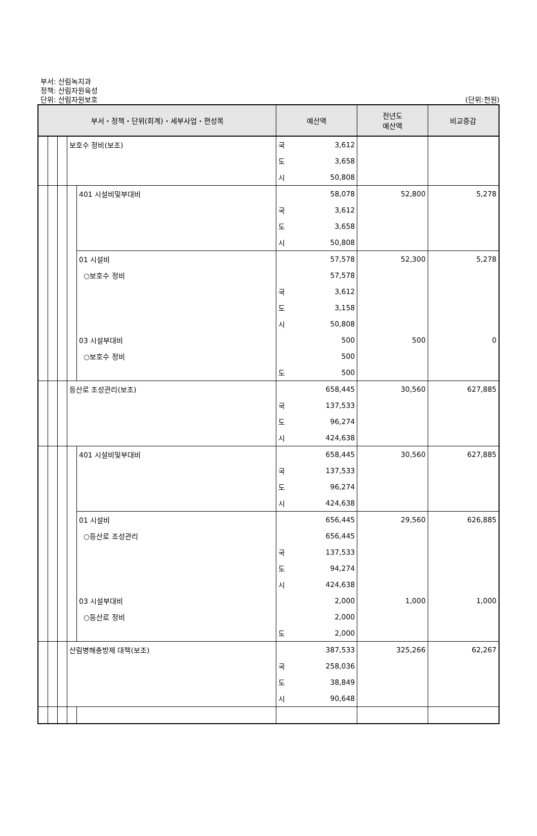부서: 산림녹지과
정책: 산림자원육성
단위: 산림자원보호
(단위:천원)
| 부서・정책・단위(회계)・세부사업・편성목 | | | | | 예산액 | | 전년도 예산액 | 비교증감 |
| --- | --- | --- | --- | --- | --- | --- | --- | --- |
| | | | 보호수 정비(보조) | | 국 | 3,612 | | |
| | | | | | 도 | 3,658 | | |
| | | | | | 시 | 50,808 | | |
| | | | | 401 시설비및부대비 | | 58,078 | 52,800 | 5,278 |
| | | | | | 국 | 3,612 | | |
| | | | | | 도 | 3,658 | | |
| | | | | | 시 | 50,808 | | |
| | | | | 01 시설비 | | 57,578 | 52,300 | 5,278 |
| | | | | ○보호수 정비 | | 57,578 | | |
| | | | | | 국 | 3,612 | | |
| | | | | | 도 | 3,158 | | |
| | | | | | 시 | 50,808 | | |
| | | | | 03 시설부대비 | | 500 | 500 | 0 |
| | | | | ○보호수 정비 | | 500 | | |
| | | | | | 도 | 500 | | |
| | | | 등산로 조성관리(보조) | | | 658,445 | 30,560 | 627,885 |
| | | | | | 국 | 137,533 | | |
| | | | | | 도 | 96,274 | | |
| | | | | | 시 | 424,638 | | |
| | | | | 401 시설비및부대비 | | 658,445 | 30,560 | 627,885 |
| | | | | | 국 | 137,533 | | |
| | | | | | 도 | 96,274 | | |
| | | | | | 시 | 424,638 | | |
| | | | | 01 시설비 | | 656,445 | 29,560 | 626,885 |
| | | | | ○등산로 조성관리 | | 656,445 | | |
| | | | | | 국 | 137,533 | | |
| | | | | | 도 | 94,274 | | |
| | | | | | 시 | 424,638 | | |
| | | | | 03 시설부대비 | | 2,000 | 1,000 | 1,000 |
| | | | | ○등산로 정비 | | 2,000 | | |
| | | | | | 도 | 2,000 | | |
| | | | 산림병해충방제 대책(보조) | | | 387,533 | 325,266 | 62,267 |
| | | | | | 국 | 258,036 | | |
| | | | | | 도 | 38,849 | | |
| | | | | | 시 | 90,648 | | |